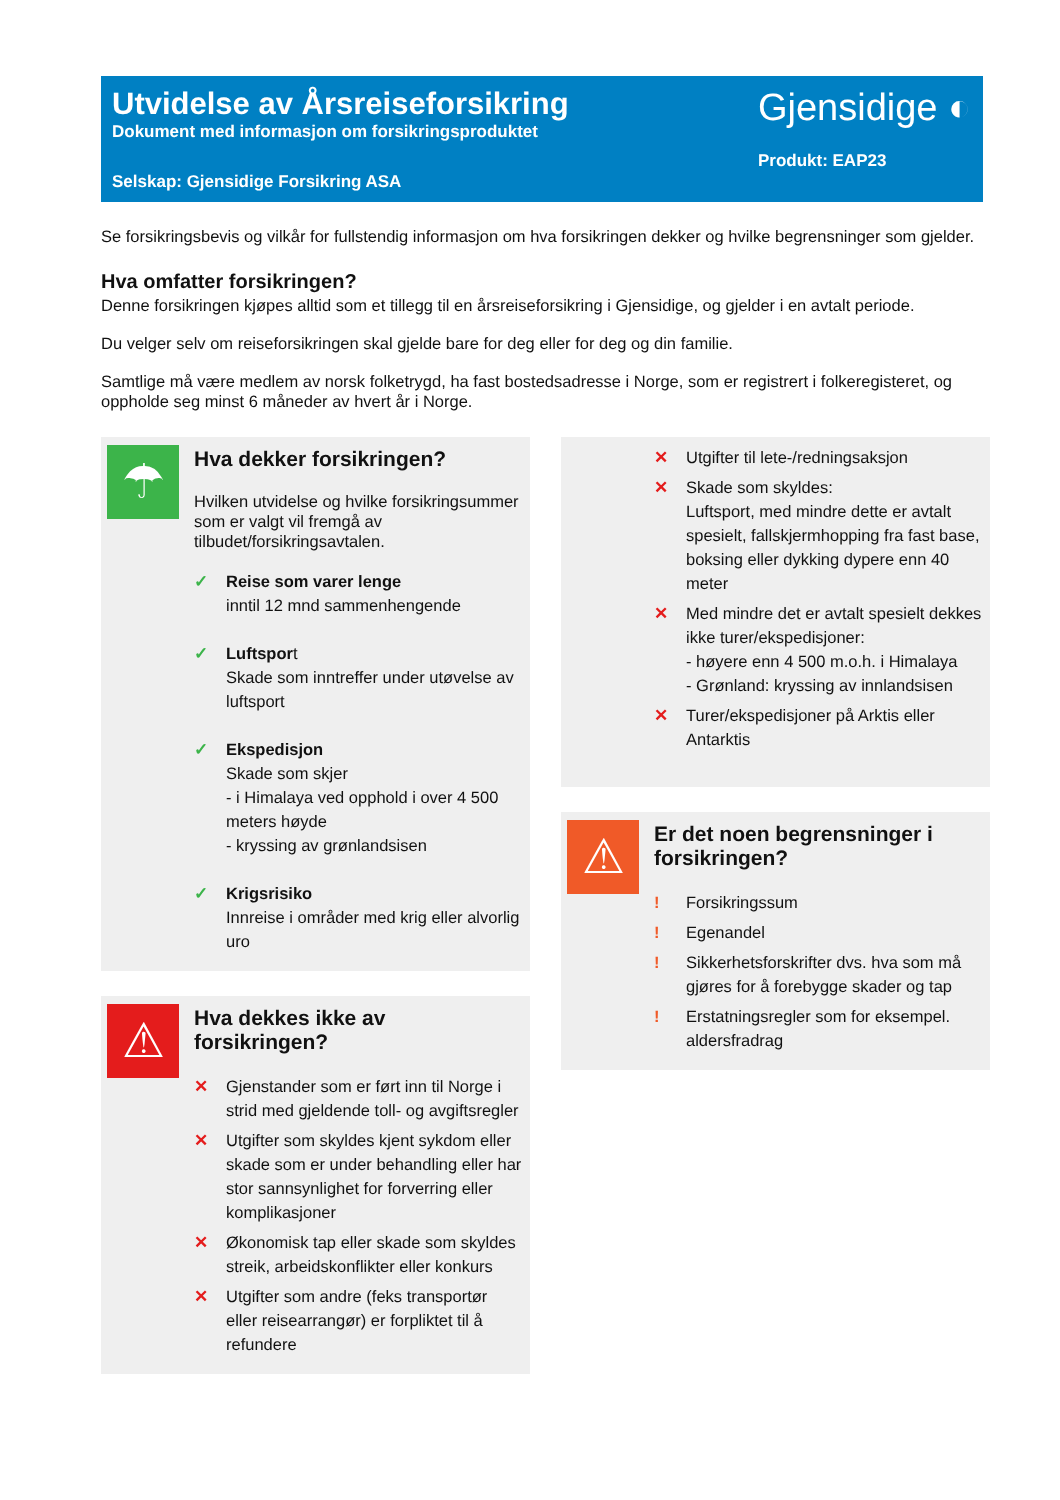Utvidelse av Årsreiseforsikring
Dokument med informasjon om forsikringsproduktet
Selskap: Gjensidige Forsikring ASA
Gjensidige ◐
Produkt: EAP23
Se forsikringsbevis og vilkår for fullstendig informasjon om hva forsikringen dekker og hvilke begrensninger som gjelder.
Hva omfatter forsikringen?
Denne forsikringen kjøpes alltid som et tillegg til en årsreiseforsikring i Gjensidige, og gjelder i en avtalt periode.
Du velger selv om reiseforsikringen skal gjelde bare for deg eller for deg og din familie.
Samtlige må være medlem av norsk folketrygd, ha fast bostedsadresse i Norge, som er registrert i folkeregisteret, og oppholde seg minst 6 måneder av hvert år i Norge.
☂
Hva dekker forsikringen?
Hvilken utvidelse og hvilke forsikringsummer som er valgt vil fremgå av tilbudet/forsikringsavtalen.
✓ Reise som varer lenge
inntil 12 mnd sammenhengende
✓ Luftsport
Skade som inntreffer under utøvelse av luftsport
✓ Ekspedisjon
Skade som skjer
- i Himalaya ved opphold i over 4 500 meters høyde
- kryssing av grønlandsisen
✓ Krigsrisiko
Innreise i områder med krig eller alvorlig uro
⚠
Hva dekkes ikke av forsikringen?
✕ Gjenstander som er ført inn til Norge i strid med gjeldende toll- og avgiftsregler
✕ Utgifter som skyldes kjent sykdom eller skade som er under behandling eller har stor sannsynlighet for forverring eller komplikasjoner
✕ Økonomisk tap eller skade som skyldes streik, arbeidskonflikter eller konkurs
✕ Utgifter som andre (feks transportør eller reisearrangør) er forpliktet til å refundere
✕ Utgifter til lete-/redningsaksjon
✕ Skade som skyldes:
Luftsport, med mindre dette er avtalt spesielt, fallskjermhopping fra fast base, boksing eller dykking dypere enn 40 meter
✕ Med mindre det er avtalt spesielt dekkes ikke turer/ekspedisjoner:
- høyere enn 4 500 m.o.h. i Himalaya
- Grønland: kryssing av innlandsisen
✕ Turer/ekspedisjoner på Arktis eller Antarktis
⚠
Er det noen begrensninger i forsikringen?
! Forsikringssum
! Egenandel
! Sikkerhetsforskrifter dvs. hva som må gjøres for å forebygge skader og tap
! Erstatningsregler som for eksempel. aldersfradrag